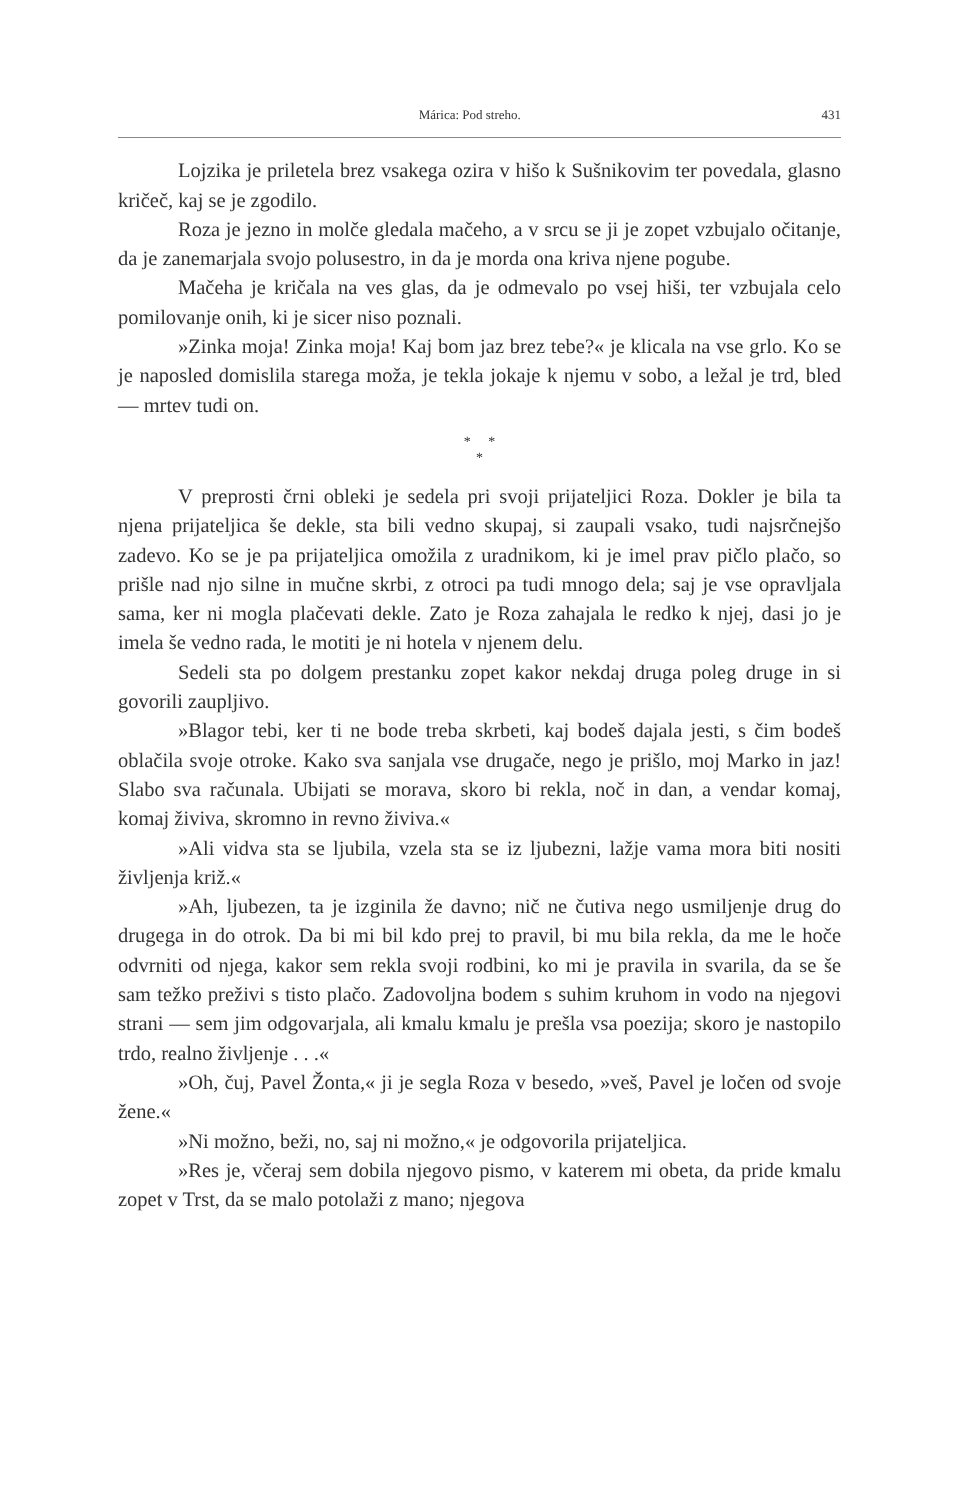Márica: Pod streho. 431
Lojzika je priletela brez vsakega ozira v hišo k Sušnikovim ter povedala, glasno kričeč, kaj se je zgodilo.
Roza je jezno in molče gledala mačeho, a v srcu se ji je zopet vzbujalo očitanje, da je zanemarjala svojo polusestro, in da je morda ona kriva njene pogube.
Mačeha je kričala na ves glas, da je odmevalo po vsej hiši, ter vzbujala celo pomilovanje onih, ki je sicer niso poznali.
»Zinka moja! Zinka moja! Kaj bom jaz brez tebe?« je klicala na vse grlo. Ko se je naposled domislila starega moža, je tekla jokaje k njemu v sobo, a ležal je trd, bled — mrtev tudi on.
* *
*
V preprosti črni obleki je sedela pri svoji prijateljici Roza. Dokler je bila ta njena prijateljica še dekle, sta bili vedno skupaj, si zaupali vsako, tudi najsrčnejšo zadevo. Ko se je pa prijateljica omožila z uradnikom, ki je imel prav pičlo plačo, so prišle nad njo silne in mučne skrbi, z otroci pa tudi mnogo dela; saj je vse opravljala sama, ker ni mogla plačevati dekle. Zato je Roza zahajala le redko k njej, dasi jo je imela še vedno rada, le motiti je ni hotela v njenem delu.
Sedeli sta po dolgem prestanku zopet kakor nekdaj druga poleg druge in si govorili zaupljivo.
»Blagor tebi, ker ti ne bode treba skrbeti, kaj bodeš dajala jesti, s čim bodeš oblačila svoje otroke. Kako sva sanjala vse drugače, nego je prišlo, moj Marko in jaz! Slabo sva računala. Ubijati se morava, skoro bi rekla, noč in dan, a vendar komaj, komaj živiva, skromno in revno živiva.«
»Ali vidva sta se ljubila, vzela sta se iz ljubezni, lažje vama mora biti nositi življenja križ.«
»Ah, ljubezen, ta je izginila že davno; nič ne čutiva nego usmiljenje drug do drugega in do otrok. Da bi mi bil kdo prej to pravil, bi mu bila rekla, da me le hoče odvrniti od njega, kakor sem rekla svoji rodbini, ko mi je pravila in svarila, da se še sam težko preživi s tisto plačo. Zadovoljna bodem s suhim kruhom in vodo na njegovi strani — sem jim odgovarjala, ali kmalu kmalu je prešla vsa poezija; skoro je nastopilo trdo, realno življenje . . .«
»Oh, čuj, Pavel Žonta,« ji je segla Roza v besedo, »veš, Pavel je ločen od svoje žene.«
»Ni možno, beži, no, saj ni možno,« je odgovorila prijateljica.
»Res je, včeraj sem dobila njegovo pismo, v katerem mi obeta, da pride kmalu zopet v Trst, da se malo potolaži z mano; njegova